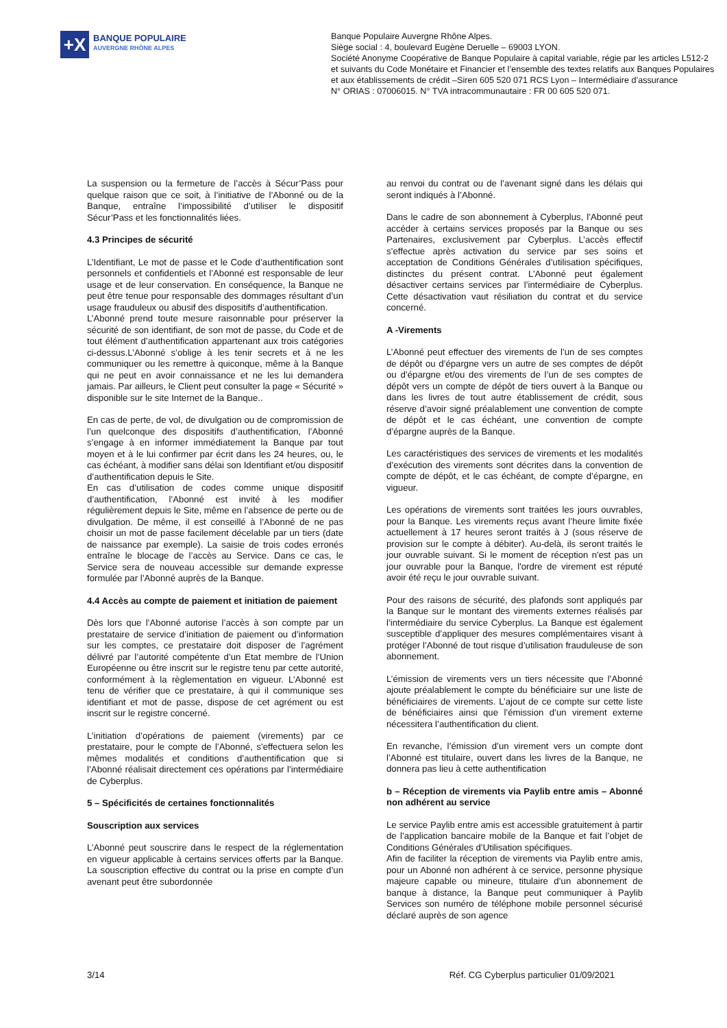+X
BANQUE POPULAIRE
AUVERGNE RHÔNE ALPES
Banque Populaire Auvergne Rhône Alpes.
Siège social : 4, boulevard Eugène Deruelle – 69003 LYON.
Société Anonyme Coopérative de Banque Populaire à capital variable, régie par les articles L512-2
et suivants du Code Monétaire et Financier et l’ensemble des textes relatifs aux Banques Populaires
et aux établissements de crédit –Siren 605 520 071 RCS Lyon – Intermédiaire d’assurance
N° ORIAS : 07006015. N° TVA intracommunautaire : FR 00 605 520 071.
La suspension ou la fermeture de l’accès à Sécur’Pass pour quelque raison que ce soit, à l’initiative de l’Abonné ou de la Banque, entraîne l’impossibilité d’utiliser le dispositif Sécur’Pass et les fonctionnalités liées.
4.3 Principes de sécurité
L’Identifiant, Le mot de passe et le Code d’authentification sont personnels et confidentiels et l’Abonné est responsable de leur usage et de leur conservation. En conséquence, la Banque ne peut être tenue pour responsable des dommages résultant d’un usage frauduleux ou abusif des dispositifs d’authentification.
L’Abonné prend toute mesure raisonnable pour préserver la sécurité de son identifiant, de son mot de passe, du Code et de tout élément d’authentification appartenant aux trois catégories ci-dessus.L’Abonné s’oblige à les tenir secrets et à ne les communiquer ou les remettre à quiconque, même à la Banque qui ne peut en avoir connaissance et ne les lui demandera jamais. Par ailleurs, le Client peut consulter la page « Sécurité » disponible sur le site Internet de la Banque..
En cas de perte, de vol, de divulgation ou de compromission de l’un quelconque des dispositifs d’authentification, l’Abonné s’engage à en informer immédiatement la Banque par tout moyen et à le lui confirmer par écrit dans les 24 heures, ou, le cas échéant, à modifier sans délai son Identifiant et/ou dispositif d’authentification depuis le Site.
En cas d’utilisation de codes comme unique dispositif d’authentification, l’Abonné est invité à les modifier régulièrement depuis le Site, même en l’absence de perte ou de divulgation. De même, il est conseillé à l’Abonné de ne pas choisir un mot de passe facilement décelable par un tiers (date de naissance par exemple). La saisie de trois codes erronés entraîne le blocage de l’accès au Service. Dans ce cas, le Service sera de nouveau accessible sur demande expresse formulée par l’Abonné auprès de la Banque.
4.4 Accès au compte de paiement et initiation de paiement
Dès lors que l’Abonné autorise l’accès à son compte par un prestataire de service d’initiation de paiement ou d’information sur les comptes, ce prestataire doit disposer de l’agrément délivré par l’autorité compétente d’un Etat membre de l’Union Européenne ou être inscrit sur le registre tenu par cette autorité, conformément à la règlementation en vigueur. L’Abonné est tenu de vérifier que ce prestataire, à qui il communique ses identifiant et mot de passe, dispose de cet agrément ou est inscrit sur le registre concerné.
L’initiation d’opérations de paiement (virements) par ce prestataire, pour le compte de l’Abonné, s’effectuera selon les mêmes modalités et conditions d’authentification que si l’Abonné réalisait directement ces opérations par l’intermédiaire de Cyberplus.
5 – Spécificités de certaines fonctionnalités
Souscription aux services
L’Abonné peut souscrire dans le respect de la réglementation en vigueur applicable à certains services offerts par la Banque. La souscription effective du contrat ou la prise en compte d’un avenant peut être subordonnée
au renvoi du contrat ou de l’avenant signé dans les délais qui seront indiqués à l’Abonné.
Dans le cadre de son abonnement à Cyberplus, l’Abonné peut accéder à certains services proposés par la Banque ou ses Partenaires, exclusivement par Cyberplus. L’accès effectif s’effectue après activation du service par ses soins et acceptation de Conditions Générales d’utilisation spécifiques, distinctes du présent contrat. L’Abonné peut également désactiver certains services par l’intermédiaire de Cyberplus. Cette désactivation vaut résiliation du contrat et du service concerné.
A -Virements
L’Abonné peut effectuer des virements de l’un de ses comptes de dépôt ou d’épargne vers un autre de ses comptes de dépôt ou d’épargne et/ou des virements de l’un de ses comptes de dépôt vers un compte de dépôt de tiers ouvert à la Banque ou dans les livres de tout autre établissement de crédit, sous réserve d’avoir signé préalablement une convention de compte de dépôt et le cas échéant, une convention de compte d’épargne auprès de la Banque.
Les caractéristiques des services de virements et les modalités d’exécution des virements sont décrites dans la convention de compte de dépôt, et le cas échéant, de compte d’épargne, en vigueur.
Les opérations de virements sont traitées les jours ouvrables, pour la Banque. Les virements reçus avant l’heure limite fixée actuellement à 17 heures seront traités à J (sous réserve de provision sur le compte à débiter). Au-delà, ils seront traités le jour ouvrable suivant. Si le moment de réception n'est pas un jour ouvrable pour la Banque, l'ordre de virement est réputé avoir été reçu le jour ouvrable suivant.
Pour des raisons de sécurité, des plafonds sont appliqués par la Banque sur le montant des virements externes réalisés par l’intermédiaire du service Cyberplus. La Banque est également susceptible d’appliquer des mesures complémentaires visant à protéger l’Abonné de tout risque d’utilisation frauduleuse de son abonnement.
L’émission de virements vers un tiers nécessite que l’Abonné ajoute préalablement le compte du bénéficiaire sur une liste de bénéficiaires de virements. L’ajout de ce compte sur cette liste de bénéficiaires ainsi que l’émission d’un virement externe nécessitera l’authentification du client.
En revanche, l’émission d’un virement vers un compte dont l’Abonné est titulaire, ouvert dans les livres de la Banque, ne donnera pas lieu à cette authentification
b – Réception de virements via Paylib entre amis – Abonné non adhérent au service
Le service Paylib entre amis est accessible gratuitement à partir de l’application bancaire mobile de la Banque et fait l’objet de Conditions Générales d’Utilisation spécifiques.
Afin de faciliter la réception de virements via Paylib entre amis, pour un Abonné non adhérent à ce service, personne physique majeure capable ou mineure, titulaire d’un abonnement de banque à distance, la Banque peut communiquer à Paylib Services son numéro de téléphone mobile personnel sécurisé déclaré auprès de son agence
3/14 Réf. CG Cyberplus particulier 01/09/2021